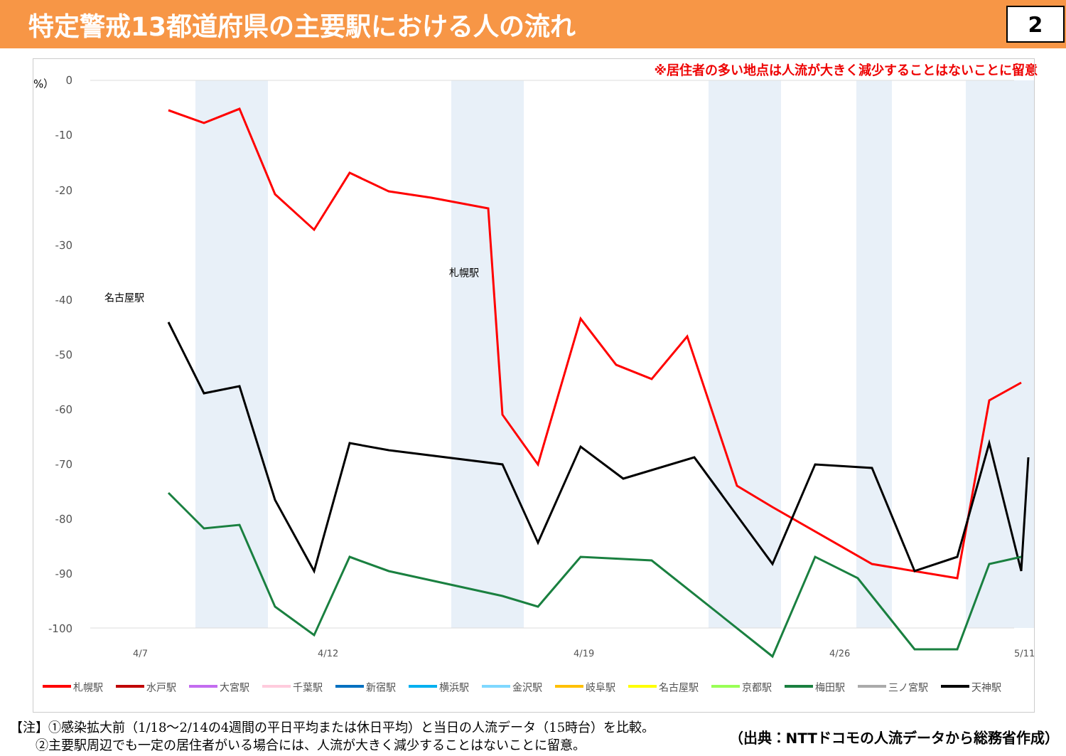特定警戒13都道府県の主要駅における人の流れ
2
※居住者の多い地点は人流が大きく減少することはないことに留意
（%）
0
-10
-20
-30
-40
-50
-60
-70
-80
-90
-100
4/7
4/12
4/19
4/26
5/11
名古屋駅
札幌駅
札幌駅 水戸駅 大宮駅 千葉駅 新宿駅 横浜駅 金沢駅 岐阜駅 名古屋駅 京都駅 梅田駅 三ノ宮駅 天神駅
【注】①感染拡大前（1/18〜2/14の4週間の平日平均または休日平均）と当日の人流データ（15時台）を比較。
　　②主要駅周辺でも一定の居住者がいる場合には、人流が大きく減少することはないことに留意。
（出典：NTTドコモの人流データから総務省作成）